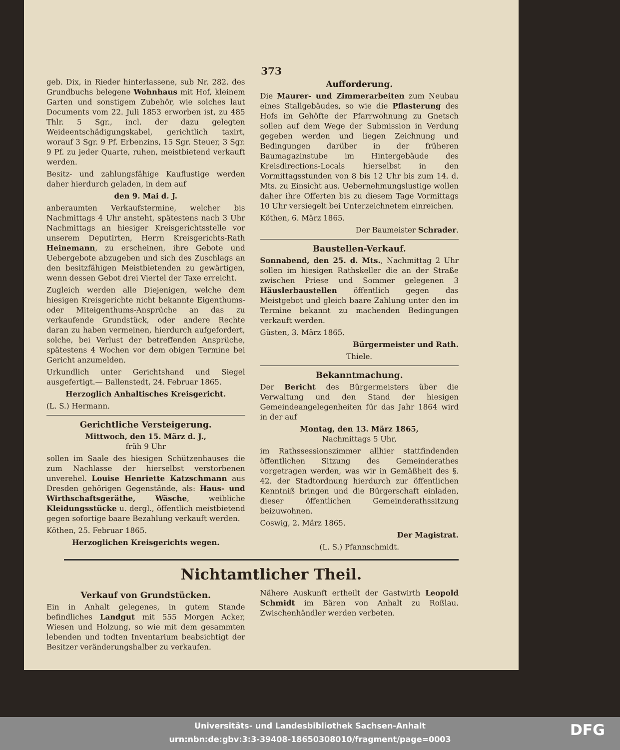373
geb. Dix, in Rieder hinterlassene, sub Nr. 282. des Grundbuchs belegene Wohnhaus mit Hof, kleinem Garten und sonstigem Zubehör, wie solches laut Documents vom 22. Juli 1853 erworben ist, zu 485 Thlr. 5 Sgr., incl. der dazu gelegten Weideentschädigungskabel, gerichtlich taxirt, worauf 3 Sgr. 9 Pf. Erbenzins, 15 Sgr. Steuer, 3 Sgr. 9 Pf. zu jeder Quarte, ruhen, meistbietend verkauft werden.
Besitz- und zahlungsfähige Kauflustige werden daher hierdurch geladen, in dem auf
den 9. Mai d. J.
anberaumten Verkaufstermine, welcher bis Nachmittags 4 Uhr ansteht, spätestens nach 3 Uhr Nachmittags an hiesiger Kreisgerichtsstelle vor unserem Deputirten, Herrn Kreisgerichts-Rath Heinemann, zu erscheinen, ihre Gebote und Uebergebote abzugeben und sich des Zuschlags an den besitzfähigen Meistbietenden zu gewärtigen, wenn dessen Gebot drei Viertel der Taxe erreicht.
Zugleich werden alle Diejenigen, welche dem hiesigen Kreisgerichte nicht bekannte Eigenthums- oder Miteigenthums-Ansprüche an das zu verkaufende Grundstück, oder andere Rechte daran zu haben vermeinen, hierdurch aufgefordert, solche, bei Verlust der betreffenden Ansprüche, spätestens 4 Wochen vor dem obigen Termine bei Gericht anzumelden.
Urkundlich unter Gerichtshand und Siegel ausgefertigt.— Ballenstedt, 24. Februar 1865.
Herzoglich Anhaltisches Kreisgericht.
(L. S.) Hermann.
Gerichtliche Versteigerung.
Mittwoch, den 15. März d. J.,
früh 9 Uhr
sollen im Saale des hiesigen Schützenhauses die zum Nachlasse der hierselbst verstorbenen unverehel. Louise Henriette Katzschmann aus Dresden gehörigen Gegenstände, als: Haus- und Wirthschaftsgeräthe, Wäsche, weibliche Kleidungsstücke u. dergl., öffentlich meistbietend gegen sofortige baare Bezahlung verkauft werden.
Köthen, 25. Februar 1865.
Herzoglichen Kreisgerichts wegen.
Aufforderung.
Die Maurer- und Zimmerarbeiten zum Neubau eines Stallgebäudes, so wie die Pflasterung des Hofs im Gehöfte der Pfarrwohnung zu Gnetsch sollen auf dem Wege der Submission in Verdung gegeben werden und liegen Zeichnung und Bedingungen darüber in der früheren Baumagazinstube im Hintergebäude des Kreisdirections-Locals hierselbst in den Vormittagsstunden von 8 bis 12 Uhr bis zum 14. d. Mts. zu Einsicht aus. Uebernehmungslustige wollen daher ihre Offerten bis zu diesem Tage Vormittags 10 Uhr versiegelt bei Unterzeichnetem einreichen.
Köthen, 6. März 1865.
Der Baumeister Schrader.
Baustellen-Verkauf.
Sonnabend, den 25. d. Mts., Nachmittag 2 Uhr sollen im hiesigen Rathskeller die an der Straße zwischen Priese und Sommer gelegenen 3 Häuslerbaustellen öffentlich gegen das Meistgebot und gleich baare Zahlung unter den im Termine bekannt zu machenden Bedingungen verkauft werden.
Güsten, 3. März 1865.
Bürgermeister und Rath.
Thiele.
Bekanntmachung.
Der Bericht des Bürgermeisters über die Verwaltung und den Stand der hiesigen Gemeindeangelegenheiten für das Jahr 1864 wird in der auf
Montag, den 13. März 1865,
Nachmittags 5 Uhr,
im Rathssessionszimmer allhier stattfindenden öffentlichen Sitzung des Gemeinderathes vorgetragen werden, was wir in Gemäßheit des §. 42. der Stadtordnung hierdurch zur öffentlichen Kenntniß bringen und die Bürgerschaft einladen, dieser öffentlichen Gemeinderathssitzung beizuwohnen.
Coswig, 2. März 1865.
Der Magistrat.
(L. S.) Pfannschmidt.
Nichtamtlicher Theil.
Verkauf von Grundstücken.
Ein in Anhalt gelegenes, in gutem Stande befindliches Landgut mit 555 Morgen Acker, Wiesen und Holzung, so wie mit dem gesammten lebenden und todten Inventarium beabsichtigt der Besitzer veränderungshalber zu verkaufen.
Nähere Auskunft ertheilt der Gastwirth Leopold Schmidt im Bären von Anhalt zu Roßlau. Zwischenhändler werden verbeten.
Universitäts- und Landesbibliothek Sachsen-Anhalt
urn:nbn:de:gbv:3:3-39408-18650308010/fragment/page=0003
DFG